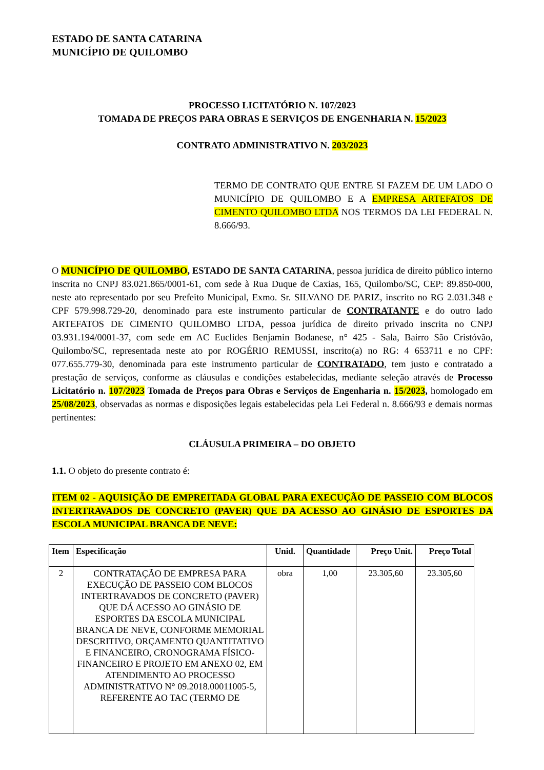ESTADO DE SANTA CATARINA
MUNICÍPIO DE QUILOMBO
PROCESSO LICITATÓRIO N. 107/2023
TOMADA DE PREÇOS PARA OBRAS E SERVIÇOS DE ENGENHARIA N. 15/2023
CONTRATO ADMINISTRATIVO N. 203/2023
TERMO DE CONTRATO QUE ENTRE SI FAZEM DE UM LADO O MUNICÍPIO DE QUILOMBO E A EMPRESA ARTEFATOS DE CIMENTO QUILOMBO LTDA NOS TERMOS DA LEI FEDERAL N. 8.666/93.
O MUNICÍPIO DE QUILOMBO, ESTADO DE SANTA CATARINA, pessoa jurídica de direito público interno inscrita no CNPJ 83.021.865/0001-61, com sede à Rua Duque de Caxias, 165, Quilombo/SC, CEP: 89.850-000, neste ato representado por seu Prefeito Municipal, Exmo. Sr. SILVANO DE PARIZ, inscrito no RG 2.031.348 e CPF 579.998.729-20, denominado para este instrumento particular de CONTRATANTE e do outro lado ARTEFATOS DE CIMENTO QUILOMBO LTDA, pessoa jurídica de direito privado inscrita no CNPJ 03.931.194/0001-37, com sede em AC Euclides Benjamin Bodanese, n° 425 - Sala, Bairro São Cristóvão, Quilombo/SC, representada neste ato por ROGÉRIO REMUSSI, inscrito(a) no RG: 4 653711 e no CPF: 077.655.779-30, denominada para este instrumento particular de CONTRATADO, tem justo e contratado a prestação de serviços, conforme as cláusulas e condições estabelecidas, mediante seleção através de Processo Licitatório n. 107/2023 Tomada de Preços para Obras e Serviços de Engenharia n. 15/2023, homologado em 25/08/2023, observadas as normas e disposições legais estabelecidas pela Lei Federal n. 8.666/93 e demais normas pertinentes:
CLÁUSULA PRIMEIRA – DO OBJETO
1.1. O objeto do presente contrato é:
ITEM 02 - AQUISIÇÃO DE EMPREITADA GLOBAL PARA EXECUÇÃO DE PASSEIO COM BLOCOS INTERTRAVADOS DE CONCRETO (PAVER) QUE DA ACESSO AO GINÁSIO DE ESPORTES DA ESCOLA MUNICIPAL BRANCA DE NEVE:
| Item | Especificação | Unid. | Quantidade | Preço Unit. | Preço Total |
| --- | --- | --- | --- | --- | --- |
| 2 | CONTRATAÇÃO DE EMPRESA PARA EXECUÇÃO DE PASSEIO COM BLOCOS INTERTRAVADOS DE CONCRETO (PAVER) QUE DÁ ACESSO AO GINÁSIO DE ESPORTES DA ESCOLA MUNICIPAL BRANCA DE NEVE, CONFORME MEMORIAL DESCRITIVO, ORÇAMENTO QUANTITATIVO E FINANCEIRO, CRONOGRAMA FÍSICO-FINANCEIRO E PROJETO EM ANEXO 02, EM ATENDIMENTO AO PROCESSO ADMINISTRATIVO N° 09.2018.00011005-5, REFERENTE AO TAC (TERMO DE | obra | 1,00 | 23.305,60 | 23.305,60 |